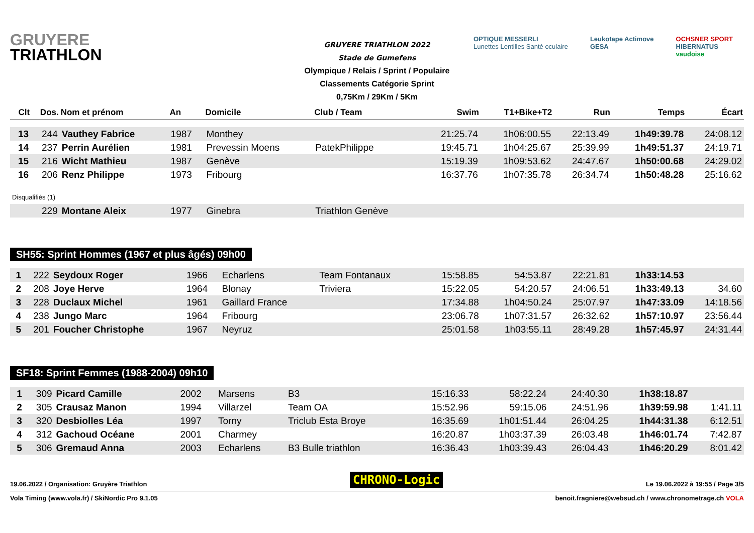GRUYERE
TRIATHLON
GRUYERE TRIATHLON 2022
Stade de Gumefens
Olympique / Relais / Sprint / Populaire
Classements Catégorie Sprint
0,75Km / 29Km / 5Km
OPTIQUE MESSERLI
Lunettes Lentilles Santé oculaire
Leukotape Actimove
GESA
OCHSNER SPORT
HIBERNATUS
vaudoise
| Clt | Dos. | Nom et prénom | An | Domicile | Club / Team | Swim | T1+Bike+T2 | Run | Temps | Écart |
| --- | --- | --- | --- | --- | --- | --- | --- | --- | --- | --- |
| 13 | 244 | Vauthey Fabrice | 1987 | Monthey | | 21:25.74 | 1h06:00.55 | 22:13.49 | 1h49:39.78 | 24:08.12 |
| 14 | 237 | Perrin Aurélien | 1981 | Prevessin Moens | PatekPhilippe | 19:45.71 | 1h04:25.67 | 25:39.99 | 1h49:51.37 | 24:19.71 |
| 15 | 216 | Wicht Mathieu | 1987 | Genève | | 15:19.39 | 1h09:53.62 | 24:47.67 | 1h50:00.68 | 24:29.02 |
| 16 | 206 | Renz Philippe | 1973 | Fribourg | | 16:37.76 | 1h07:35.78 | 26:34.74 | 1h50:48.28 | 25:16.62 |
| Disqualifiés (1) | | | | | | | | | | |
| | 229 | Montane Aleix | 1977 | Ginebra | Triathlon Genève | | | | | |
SH55: Sprint Hommes (1967 et plus âgés) 09h00
| 1 | 222 | Seydoux Roger | 1966 | Echarlens | Team Fontanaux | 15:58.85 | 54:53.87 | 22:21.81 | 1h33:14.53 | |
| 2 | 208 | Joye Herve | 1964 | Blonay | Triviera | 15:22.05 | 54:20.57 | 24:06.51 | 1h33:49.13 | 34.60 |
| 3 | 228 | Duclaux Michel | 1961 | Gaillard France | | 17:34.88 | 1h04:50.24 | 25:07.97 | 1h47:33.09 | 14:18.56 |
| 4 | 238 | Jungo Marc | 1964 | Fribourg | | 23:06.78 | 1h07:31.57 | 26:32.62 | 1h57:10.97 | 23:56.44 |
| 5 | 201 | Foucher Christophe | 1967 | Neyruz | | 25:01.58 | 1h03:55.11 | 28:49.28 | 1h57:45.97 | 24:31.44 |
SF18: Sprint Femmes (1988-2004) 09h10
| 1 | 309 | Picard Camille | 2002 | Marsens | B3 | 15:16.33 | 58:22.24 | 24:40.30 | 1h38:18.87 | |
| 2 | 305 | Crausaz Manon | 1994 | Villarzel | Team OA | 15:52.96 | 59:15.06 | 24:51.96 | 1h39:59.98 | 1:41.11 |
| 3 | 320 | Desbiolles Léa | 1997 | Torny | Triclub Esta Broye | 16:35.69 | 1h01:51.44 | 26:04.25 | 1h44:31.38 | 6:12.51 |
| 4 | 312 | Gachoud Océane | 2001 | Charmey | | 16:20.87 | 1h03:37.39 | 26:03.48 | 1h46:01.74 | 7:42.87 |
| 5 | 306 | Gremaud Anna | 2003 | Echarlens | B3 Bulle triathlon | 16:36.43 | 1h03:39.43 | 26:04.43 | 1h46:20.29 | 8:01.42 |
19.06.2022 / Organisation: Gruyère Triathlon CHRONO-Logic Le 19.06.2022 à 19:55 / Page 3/5
Vola Timing (www.vola.fr) / SkiNordic Pro 9.1.05 benoit.fragniere@websud.ch / www.chronometrage.ch VOLA